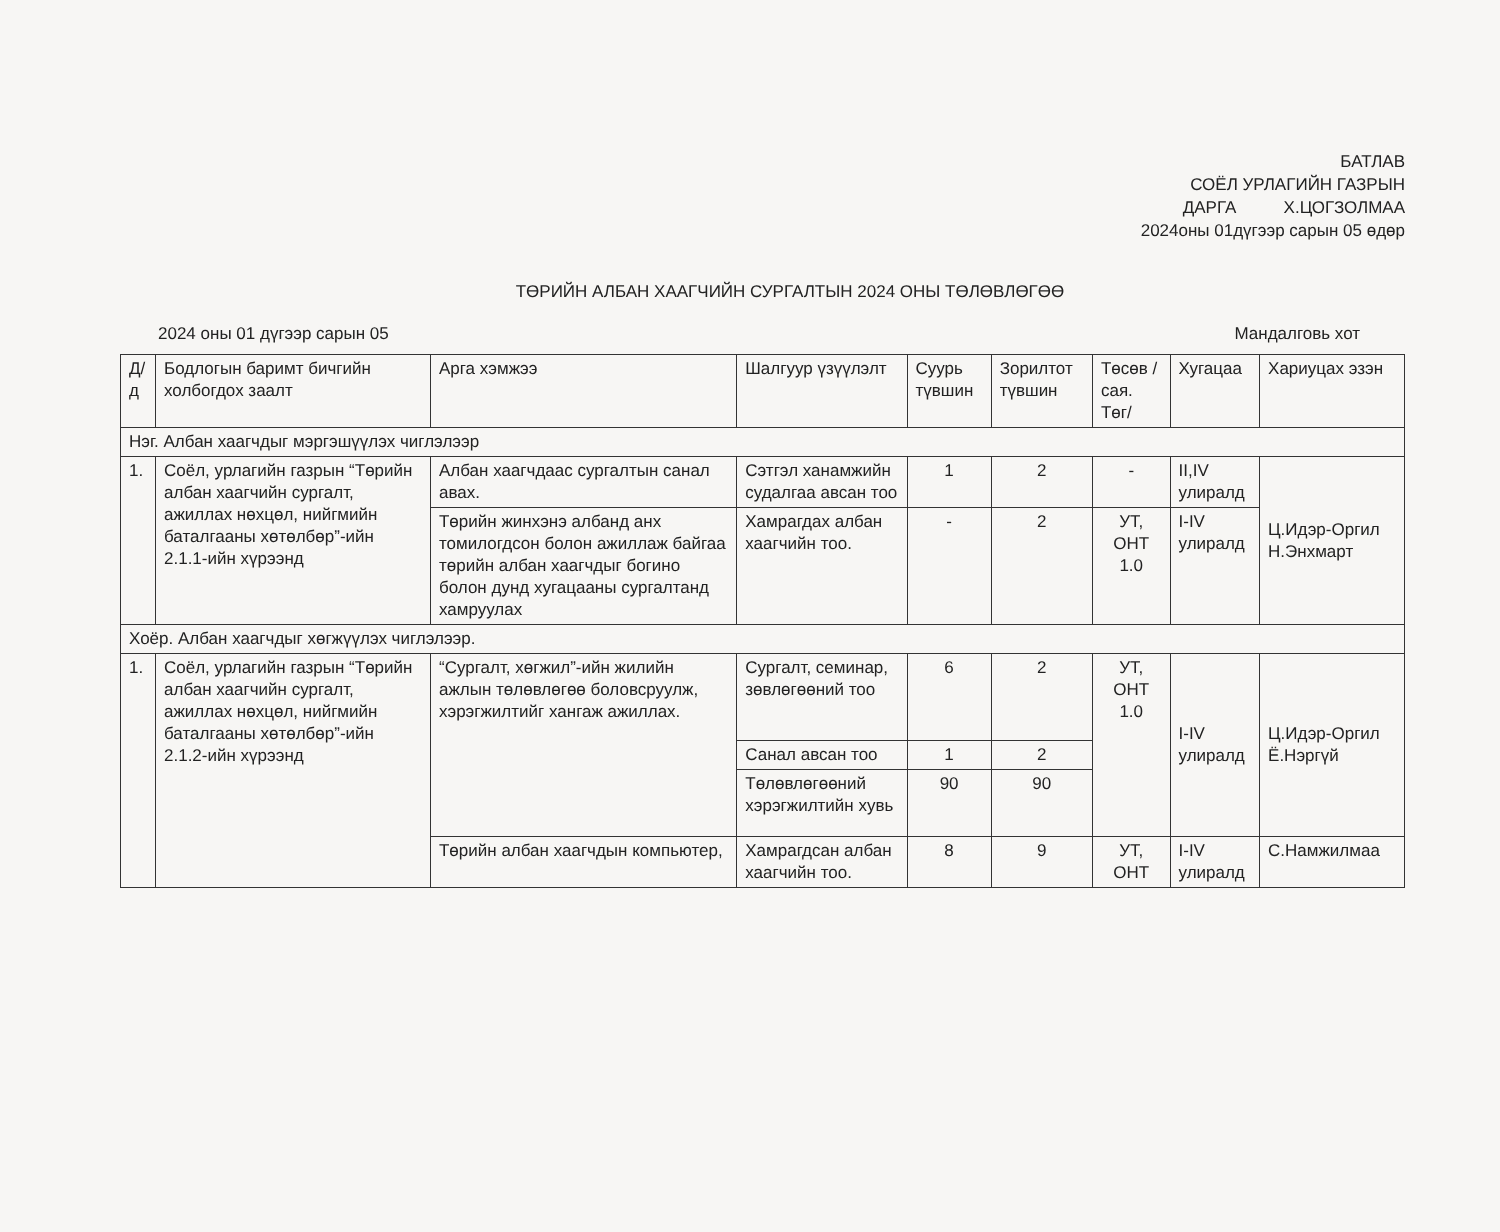БАТЛАВ
СОЁЛ УРЛАГИЙН ГАЗРЫН
ДАРГА Х.ЦОГЗОЛМАА
2024оны 01дүгээр сарын 05 өдөр
ТӨРИЙН АЛБАН ХААГЧИЙН СУРГАЛТЫН 2024 ОНЫ ТӨЛӨВЛӨГӨӨ
2024 оны 01 дүгээр сарын 05 Мандалговь хот
| Д/д | Бодлогын баримт бичгийн холбогдох заалт | Арга хэмжээ | Шалгуур үзүүлэлт | Суурь түвшин | Зорилтот түвшин | Төсөв /сая. Төг/ | Хугацаа | Хариуцах эзэн |
| --- | --- | --- | --- | --- | --- | --- | --- | --- |
| Нэг. Албан хаагчдыг мэргэшүүлэх чиглэлээр | | | | | | | | |
| 1. | Соёл, урлагийн газрын “Төрийн албан хаагчийн сургалт, ажиллах нөхцөл, нийгмийн баталгааны хөтөлбөр”-ийн 2.1.1-ийн хүрээнд | Албан хаагчдаас сургалтын санал авах. | Сэтгэл ханамжийн судалгаа авсан тоо | 1 | 2 | - | II,IV улиралд | Ц.Идэр-Оргил Н.Энхмарт |
| | | Төрийн жинхэнэ албанд анх томилогдсон болон ажиллаж байгаа төрийн албан хаагчдыг богино болон дунд хугацааны сургалтанд хамруулах | Хамрагдах албан хаагчийн тоо. | - | 2 | УТ, ОНТ 1.0 | I-IV улиралд | |
| Хоёр. Албан хаагчдыг хөгжүүлэх чиглэлээр. | | | | | | | | |
| 1. | Соёл, урлагийн газрын “Төрийн албан хаагчийн сургалт, ажиллах нөхцөл, нийгмийн баталгааны хөтөлбөр”-ийн 2.1.2-ийн хүрээнд | “Сургалт, хөгжил”-ийн жилийн ажлын төлөвлөгөө боловсруулж, хэрэгжилтийг хангаж ажиллах. | Сургалт, семинар, зөвлөгөөний тоо | 6 | 2 | УТ, ОНТ 1.0 | I-IV улиралд | Ц.Идэр-Оргил Ё.Нэргүй |
| | | | Санал авсан тоо | 1 | 2 | | | |
| | | | Төлөвлөгөөний хэрэгжилтийн хувь | 90 | 90 | | | |
| | | Төрийн албан хаагчдын компьютер, | Хамрагдсан албан хаагчийн тоо. | 8 | 9 | УТ, ОНТ | I-IV улиралд | С.Намжилмаа |